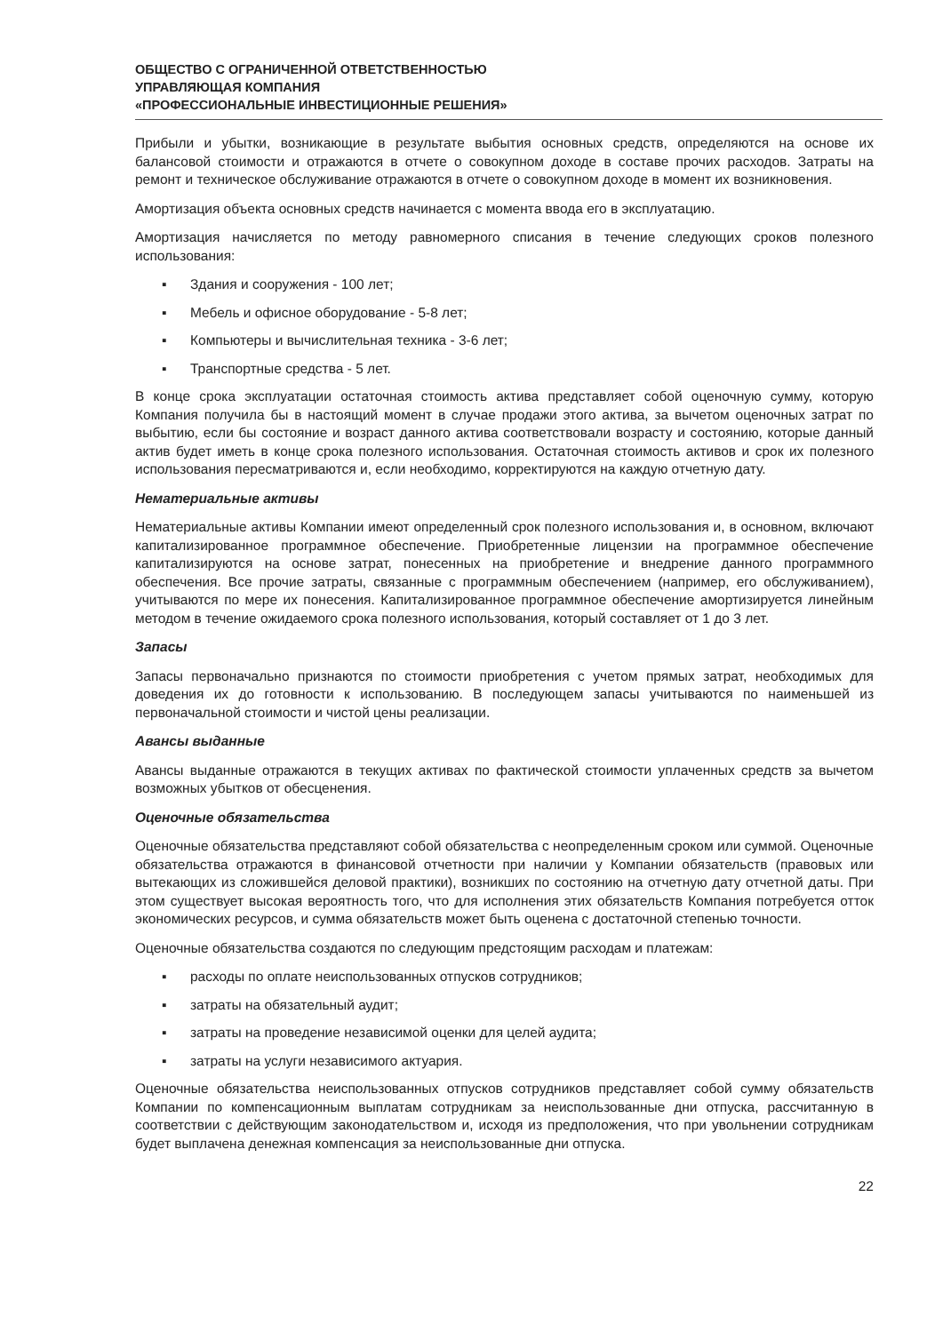ОБЩЕСТВО С ОГРАНИЧЕННОЙ ОТВЕТСТВЕННОСТЬЮ
УПРАВЛЯЮЩАЯ КОМПАНИЯ
«ПРОФЕССИОНАЛЬНЫЕ ИНВЕСТИЦИОННЫЕ РЕШЕНИЯ»
Прибыли и убытки, возникающие в результате выбытия основных средств, определяются на основе их балансовой стоимости и отражаются в отчете о совокупном доходе в составе прочих расходов. Затраты на ремонт и техническое обслуживание отражаются в отчете о совокупном доходе в момент их возникновения.
Амортизация объекта основных средств начинается с момента ввода его в эксплуатацию.
Амортизация начисляется по методу равномерного списания в течение следующих сроков полезного использования:
▪ Здания и сооружения - 100 лет;
▪ Мебель и офисное оборудование - 5-8 лет;
▪ Компьютеры и вычислительная техника - 3-6 лет;
▪ Транспортные средства - 5 лет.
В конце срока эксплуатации остаточная стоимость актива представляет собой оценочную сумму, которую Компания получила бы в настоящий момент в случае продажи этого актива, за вычетом оценочных затрат по выбытию, если бы состояние и возраст данного актива соответствовали возрасту и состоянию, которые данный актив будет иметь в конце срока полезного использования. Остаточная стоимость активов и срок их полезного использования пересматриваются и, если необходимо, корректируются на каждую отчетную дату.
Нематериальные активы
Нематериальные активы Компании имеют определенный срок полезного использования и, в основном, включают капитализированное программное обеспечение. Приобретенные лицензии на программное обеспечение капитализируются на основе затрат, понесенных на приобретение и внедрение данного программного обеспечения. Все прочие затраты, связанные с программным обеспечением (например, его обслуживанием), учитываются по мере их понесения. Капитализированное программное обеспечение амортизируется линейным методом в течение ожидаемого срока полезного использования, который составляет от 1 до 3 лет.
Запасы
Запасы первоначально признаются по стоимости приобретения с учетом прямых затрат, необходимых для доведения их до готовности к использованию. В последующем запасы учитываются по наименьшей из первоначальной стоимости и чистой цены реализации.
Авансы выданные
Авансы выданные отражаются в текущих активах по фактической стоимости уплаченных средств за вычетом возможных убытков от обесценения.
Оценочные обязательства
Оценочные обязательства представляют собой обязательства с неопределенным сроком или суммой. Оценочные обязательства отражаются в финансовой отчетности при наличии у Компании обязательств (правовых или вытекающих из сложившейся деловой практики), возникших по состоянию на отчетную дату отчетной даты. При этом существует высокая вероятность того, что для исполнения этих обязательств Компания потребуется отток экономических ресурсов, и сумма обязательств может быть оценена с достаточной степенью точности.
Оценочные обязательства создаются по следующим предстоящим расходам и платежам:
▪ расходы по оплате неиспользованных отпусков сотрудников;
▪ затраты на обязательный аудит;
▪ затраты на проведение независимой оценки для целей аудита;
▪ затраты на услуги независимого актуария.
Оценочные обязательства неиспользованных отпусков сотрудников представляет собой сумму обязательств Компании по компенсационным выплатам сотрудникам за неиспользованные дни отпуска, рассчитанную в соответствии с действующим законодательством и, исходя из предположения, что при увольнении сотрудникам будет выплачена денежная компенсация за неиспользованные дни отпуска.
22